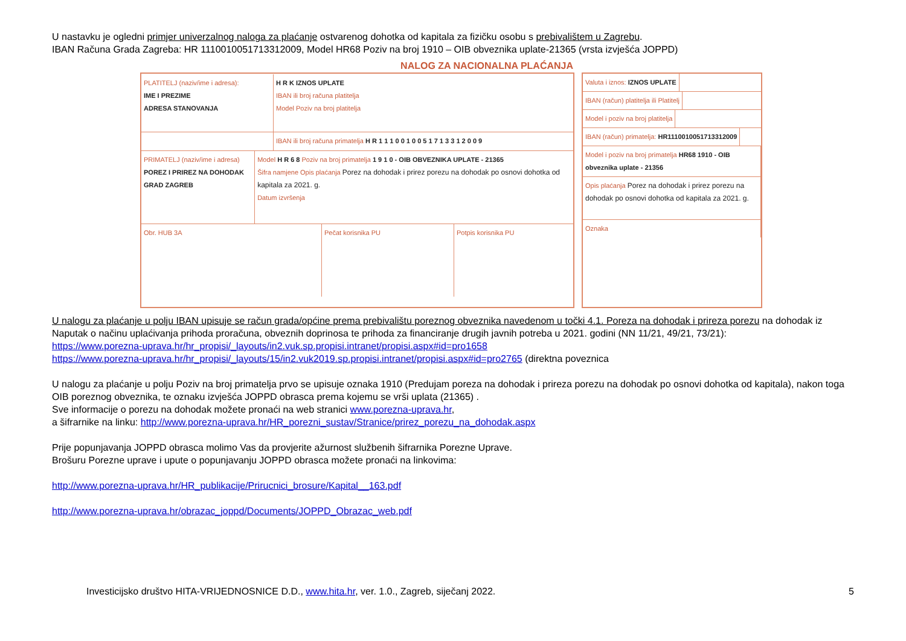U nastavku je ogledni primjer univerzalnog naloga za plaćanje ostvarenog dohotka od kapitala za fizičku osobu s prebivalištem u Zagrebu.
IBAN Računa Grada Zagreba: HR 1110010051713312009, Model HR68 Poziv na broj 1910 – OIB obveznika uplate-21365 (vrsta izvješća JOPPD)
NALOG ZA NACIONALNA PLAĆANJA
PLATITELJ (naziv/ime i adresa):
IME I PREZIME
ADRESA STANOVANJA
H R K IZNOS UPLATE
IBAN ili broj računa platitelja
Model Poziv na broj platitelja
IBAN ili broj računa primatelja H R 1 1 1 0 0 1 0 0 5 1 7 1 3 3 1 2 0 0 9
PRIMATELJ (naziv/ime i adresa)
POREZ I PRIREZ NA DOHODAK
GRAD ZAGREB
Model H R 6 8 Poziv na broj primatelja 1 9 1 0 - OIB OBVEZNIKA UPLATE - 21365
Šifra namjene Opis plaćanja Porez na dohodak i prirez porezu na dohodak po osnovi dohotka od kapitala za 2021. g.
Datum izvršenja
Obr. HUB 3A Pečat korisnika PU Potpis korisnika PU
Valuta i iznos: IZNOS UPLATE
IBAN (račun) platitelja ili Platitelj
Model i poziv na broj platitelja
IBAN (račun) primatelja: HR1110010051713312009
Model i poziv na broj primatelja HR68 1910 - OIB obveznika uplate - 21356
Opis plaćanja Porez na dohodak i prirez porezu na dohodak po osnovi dohotka od kapitala za 2021. g.
Oznaka
U nalogu za plaćanje u polju IBAN upisuje se račun grada/općine prema prebivalištu poreznog obveznika navedenom u točki 4.1. Poreza na dohodak i prireza porezu na dohodak iz Naputak o načinu uplaćivanja prihoda proračuna, obveznih doprinosa te prihoda za financiranje drugih javnih potreba u 2021. godini (NN 11/21, 49/21, 73/21):
https://www.porezna-uprava.hr/hr_propisi/_layouts/in2.vuk.sp.propisi.intranet/propisi.aspx#id=pro1658
https://www.porezna-uprava.hr/hr_propisi/_layouts/15/in2.vuk2019.sp.propisi.intranet/propisi.aspx#id=pro2765 (direktna poveznica
U nalogu za plaćanje u polju Poziv na broj primatelja prvo se upisuje oznaka 1910 (Predujam poreza na dohodak i prireza porezu na dohodak po osnovi dohotka od kapitala), nakon toga OIB poreznog obveznika, te oznaku izvješća JOPPD obrasca prema kojemu se vrši uplata (21365) .
Sve informacije o porezu na dohodak možete pronaći na web stranici www.porezna-uprava.hr,
a šifrarnike na linku: http://www.porezna-uprava.hr/HR_porezni_sustav/Stranice/prirez_porezu_na_dohodak.aspx
Prije popunjavanja JOPPD obrasca molimo Vas da provjerite ažurnost službenih šifrarnika Porezne Uprave.
Brošuru Porezne uprave i upute o popunjavanju JOPPD obrasca možete pronaći na linkovima:
http://www.porezna-uprava.hr/HR_publikacije/Prirucnici_brosure/Kapital__163.pdf
http://www.porezna-uprava.hr/obrazac_joppd/Documents/JOPPD_Obrazac_web.pdf
Investicijsko društvo HITA-VRIJEDNOSNICE D.D., www.hita.hr, ver. 1.0., Zagreb, siječanj 2022. 5